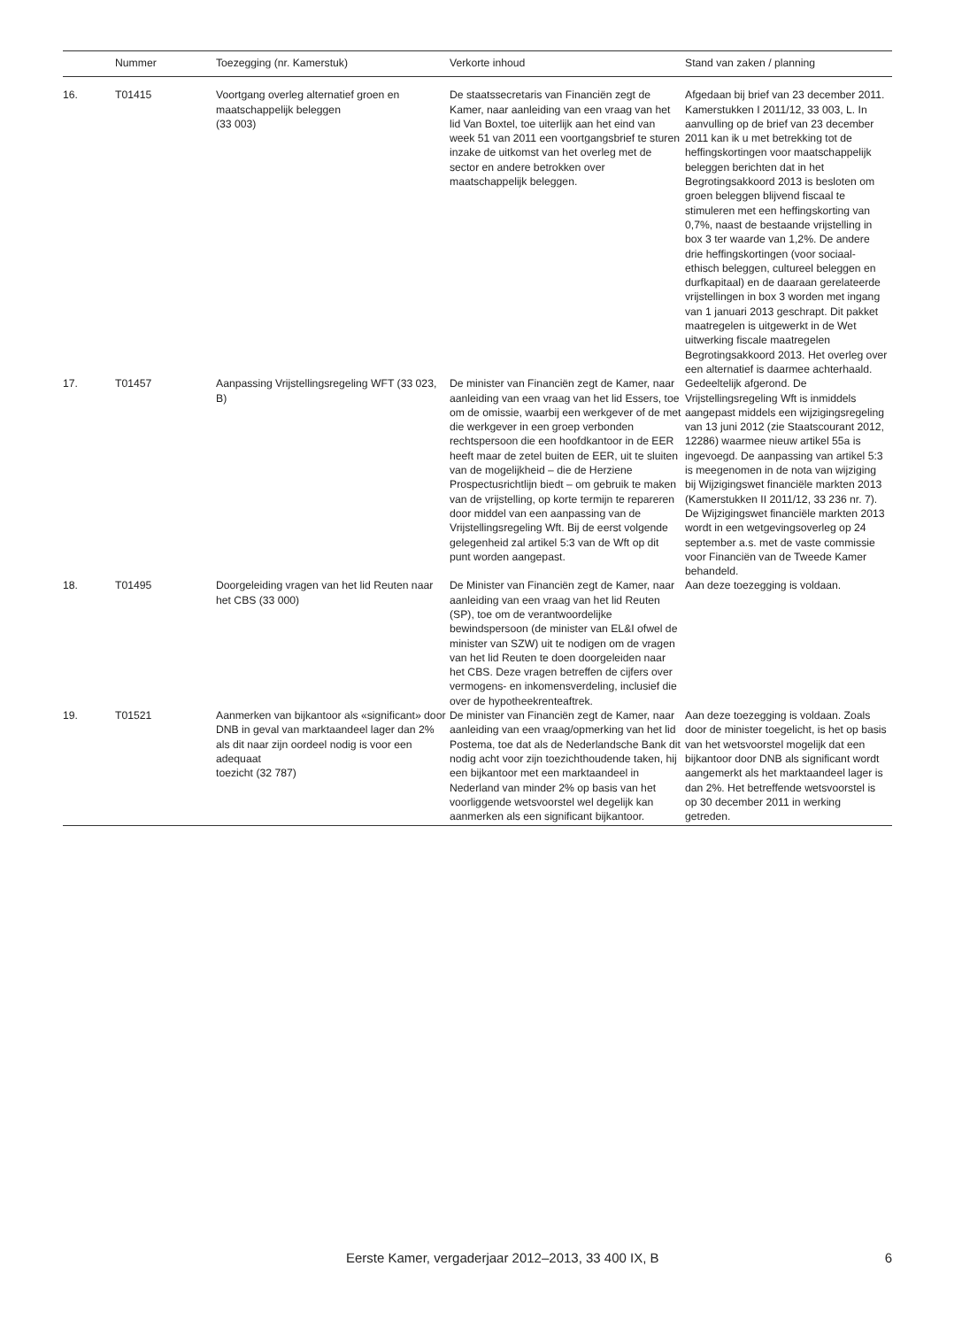| | Nummer | Toezegging (nr. Kamerstuk) | Verkorte inhoud | Stand van zaken / planning |
| --- | --- | --- | --- | --- |
| 16. | T01415 | Voortgang overleg alternatief groen en maatschappelijk beleggen (33 003) | De staatssecretaris van Financiën zegt de Kamer, naar aanleiding van een vraag van het lid Van Boxtel, toe uiterlijk aan het eind van week 51 van 2011 een voortgangsbrief te sturen inzake de uitkomst van het overleg met de sector en andere betrokken over maatschappelijk beleggen. | Afgedaan bij brief van 23 december 2011. Kamerstukken I 2011/12, 33 003, L. In aanvulling op de brief van 23 december 2011 kan ik u met betrekking tot de heffingskortingen voor maatschappelijk beleggen berichten dat in het Begrotingsakkoord 2013 is besloten om groen beleggen blijvend fiscaal te stimuleren met een heffingskorting van 0,7%, naast de bestaande vrijstelling in box 3 ter waarde van 1,2%. De andere drie heffingskortingen (voor sociaal-ethisch beleggen, cultureel beleggen en durfkapitaal) en de daaraan gerelateerde vrijstellingen in box 3 worden met ingang van 1 januari 2013 geschrapt. Dit pakket maatregelen is uitgewerkt in de Wet uitwerking fiscale maatregelen Begrotingsakkoord 2013. Het overleg over een alternatief is daarmee achterhaald. |
| 17. | T01457 | Aanpassing Vrijstellingsregeling WFT (33 023, B) | De minister van Financiën zegt de Kamer, naar aanleiding van een vraag van het lid Essers, toe om de omissie, waarbij een werkgever of de met die werkgever in een groep verbonden rechtspersoon die een hoofdkantoor in de EER heeft maar de zetel buiten de EER, uit te sluiten van de mogelijkheid – die de Herziene Prospectusrichtlijn biedt – om gebruik te maken van de vrijstelling, op korte termijn te repareren door middel van een aanpassing van de Vrijstellingsregeling Wft. Bij de eerst volgende gelegenheid zal artikel 5:3 van de Wft op dit punt worden aangepast. | Gedeeltelijk afgerond. De Vrijstellingsregeling Wft is inmiddels aangepast middels een wijzigingsregeling van 13 juni 2012 (zie Staatscourant 2012, 12286) waarmee nieuw artikel 55a is ingevoegd. De aanpassing van artikel 5:3 is meegenomen in de nota van wijziging bij Wijzigingswet financiële markten 2013 (Kamerstukken II 2011/12, 33 236 nr. 7). De Wijzigingswet financiële markten 2013 wordt in een wetgevingsoverleg op 24 september a.s. met de vaste commissie voor Financiën van de Tweede Kamer behandeld. |
| 18. | T01495 | Doorgeleiding vragen van het lid Reuten naar het CBS (33 000) | De Minister van Financiën zegt de Kamer, naar aanleiding van een vraag van het lid Reuten (SP), toe om de verantwoordelijke bewindspersoon (de minister van EL&I ofwel de minister van SZW) uit te nodigen om de vragen van het lid Reuten te doen doorgeleiden naar het CBS. Deze vragen betreffen de cijfers over vermogens- en inkomensverdeling, inclusief die over de hypotheekrenteaftrek. | Aan deze toezegging is voldaan. |
| 19. | T01521 | Aanmerken van bijkantoor als «significant» door DNB in geval van marktaandeel lager dan 2% als dit naar zijn oordeel nodig is voor een adequaat toezicht (32 787) | De minister van Financiën zegt de Kamer, naar aanleiding van een vraag/opmerking van het lid Postema, toe dat als de Nederlandsche Bank dit nodig acht voor zijn toezichthoudende taken, hij een bijkantoor met een marktaandeel in Nederland van minder 2% op basis van het voorliggende wetsvoorstel wel degelijk kan aanmerken als een significant bijkantoor. | Aan deze toezegging is voldaan. Zoals door de minister toegelicht, is het op basis van het wetsvoorstel mogelijk dat een bijkantoor door DNB als significant wordt aangemerkt als het marktaandeel lager is dan 2%. Het betreffende wetsvoorstel is op 30 december 2011 in werking getreden. |
Eerste Kamer, vergaderjaar 2012–2013, 33 400 IX, B 6